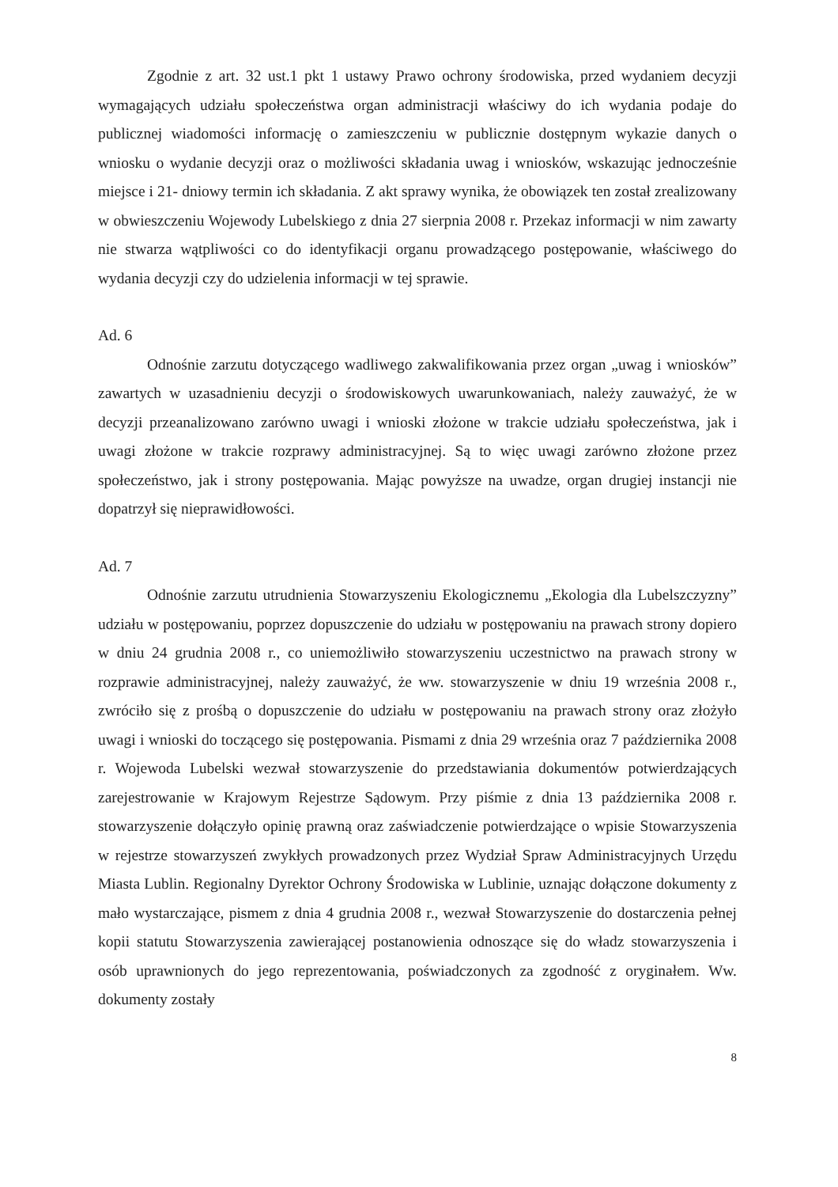Zgodnie z art. 32 ust.1 pkt 1 ustawy Prawo ochrony środowiska, przed wydaniem decyzji wymagających udziału społeczeństwa organ administracji właściwy do ich wydania podaje do publicznej wiadomości informację o zamieszczeniu w publicznie dostępnym wykazie danych o wniosku o wydanie decyzji oraz o możliwości składania uwag i wniosków, wskazując jednocześnie miejsce i 21- dniowy termin ich składania. Z akt sprawy wynika, że obowiązek ten został zrealizowany w obwieszczeniu Wojewody Lubelskiego z dnia 27 sierpnia 2008 r. Przekaz informacji w nim zawarty nie stwarza wątpliwości co do identyfikacji organu prowadzącego postępowanie, właściwego do wydania decyzji czy do udzielenia informacji w tej sprawie.
Ad. 6
Odnośnie zarzutu dotyczącego wadliwego zakwalifikowania przez organ „uwag i wniosków” zawartych w uzasadnieniu decyzji o środowiskowych uwarunkowaniach, należy zauważyć, że w decyzji przeanalizowano zarówno uwagi i wnioski złożone w trakcie udziału społeczeństwa, jak i uwagi złożone w trakcie rozprawy administracyjnej. Są to więc uwagi zarówno złożone przez społeczeństwo, jak i strony postępowania. Mając powyższe na uwadze, organ drugiej instancji nie dopatrzył się nieprawidłowości.
Ad. 7
Odnośnie zarzutu utrudnienia Stowarzyszeniu Ekologicznemu „Ekologia dla Lubelszczyzny” udziału w postępowaniu, poprzez dopuszczenie do udziału w postępowaniu na prawach strony dopiero w dniu 24 grudnia 2008 r., co uniemożliwiło stowarzyszeniu uczestnictwo na prawach strony w rozprawie administracyjnej, należy zauważyć, że ww. stowarzyszenie w dniu 19 września 2008 r., zwróciło się z prośbą o dopuszczenie do udziału w postępowaniu na prawach strony oraz złożyło uwagi i wnioski do toczącego się postępowania. Pismami z dnia 29 września oraz 7 października 2008 r. Wojewoda Lubelski wezwał stowarzyszenie do przedstawiania dokumentów potwierdzających zarejestrowanie w Krajowym Rejestrze Sądowym. Przy piśmie z dnia 13 października 2008 r. stowarzyszenie dołączyło opinię prawną oraz zaświadczenie potwierdzające o wpisie Stowarzyszenia w rejestrze stowarzyszeń zwykłych prowadzonych przez Wydział Spraw Administracyjnych Urzędu Miasta Lublin. Regionalny Dyrektor Ochrony Środowiska w Lublinie, uznając dołączone dokumenty z mało wystarczające, pismem z dnia 4 grudnia 2008 r., wezwał Stowarzyszenie do dostarczenia pełnej kopii statutu Stowarzyszenia zawierającej postanowienia odnoszące się do władz stowarzyszenia i osób uprawnionych do jego reprezentowania, poświadczonych za zgodność z oryginałem. Ww. dokumenty zostały
8